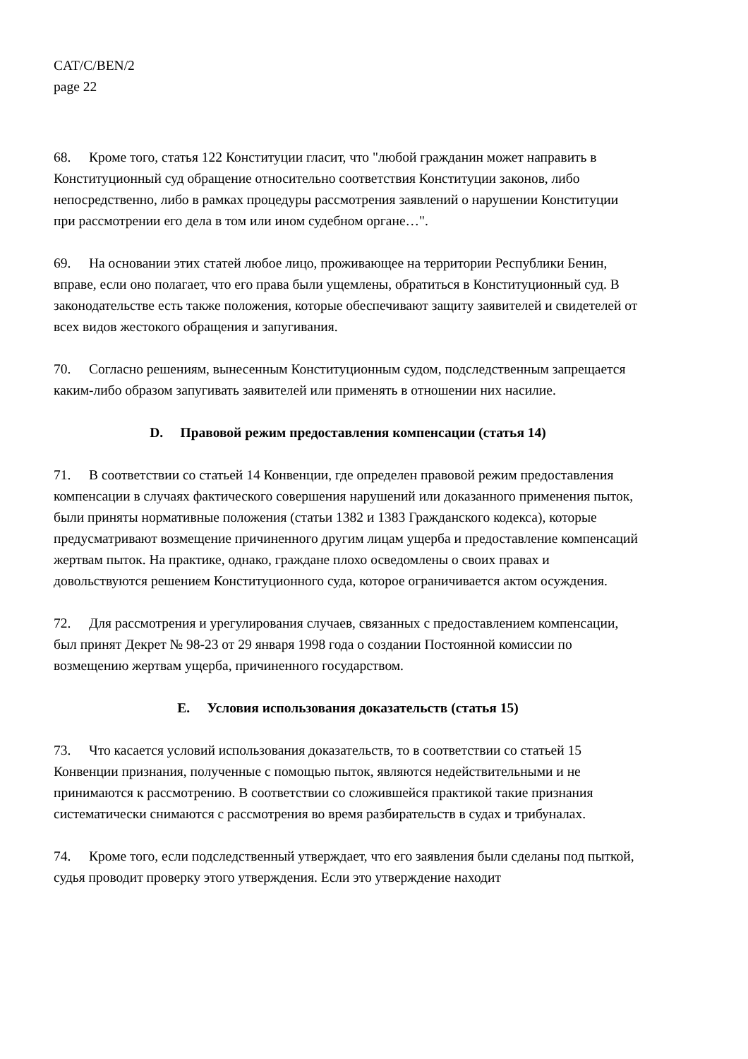CAT/C/BEN/2
page 22
68. Кроме того, статья 122 Конституции гласит, что "любой гражданин может направить в Конституционный суд обращение относительно соответствия Конституции законов, либо непосредственно, либо в рамках процедуры рассмотрения заявлений о нарушении Конституции при рассмотрении его дела в том или ином судебном органе…".
69. На основании этих статей любое лицо, проживающее на территории Республики Бенин, вправе, если оно полагает, что его права были ущемлены, обратиться в Конституционный суд. В законодательстве есть также положения, которые обеспечивают защиту заявителей и свидетелей от всех видов жестокого обращения и запугивания.
70. Согласно решениям, вынесенным Конституционным судом, подследственным запрещается каким-либо образом запугивать заявителей или применять в отношении них насилие.
D. Правовой режим предоставления компенсации (статья 14)
71. В соответствии со статьей 14 Конвенции, где определен правовой режим предоставления компенсации в случаях фактического совершения нарушений или доказанного применения пыток, были приняты нормативные положения (статьи 1382 и 1383 Гражданского кодекса), которые предусматривают возмещение причиненного другим лицам ущерба и предоставление компенсаций жертвам пыток. На практике, однако, граждане плохо осведомлены о своих правах и довольствуются решением Конституционного суда, которое ограничивается актом осуждения.
72. Для рассмотрения и урегулирования случаев, связанных с предоставлением компенсации, был принят Декрет № 98-23 от 29 января 1998 года о создании Постоянной комиссии по возмещению жертвам ущерба, причиненного государством.
E. Условия использования доказательств (статья 15)
73. Что касается условий использования доказательств, то в соответствии со статьей 15 Конвенции признания, полученные с помощью пыток, являются недействительными и не принимаются к рассмотрению. В соответствии со сложившейся практикой такие признания систематически снимаются с рассмотрения во время разбирательств в судах и трибуналах.
74. Кроме того, если подследственный утверждает, что его заявления были сделаны под пыткой, судья проводит проверку этого утверждения. Если это утверждение находит